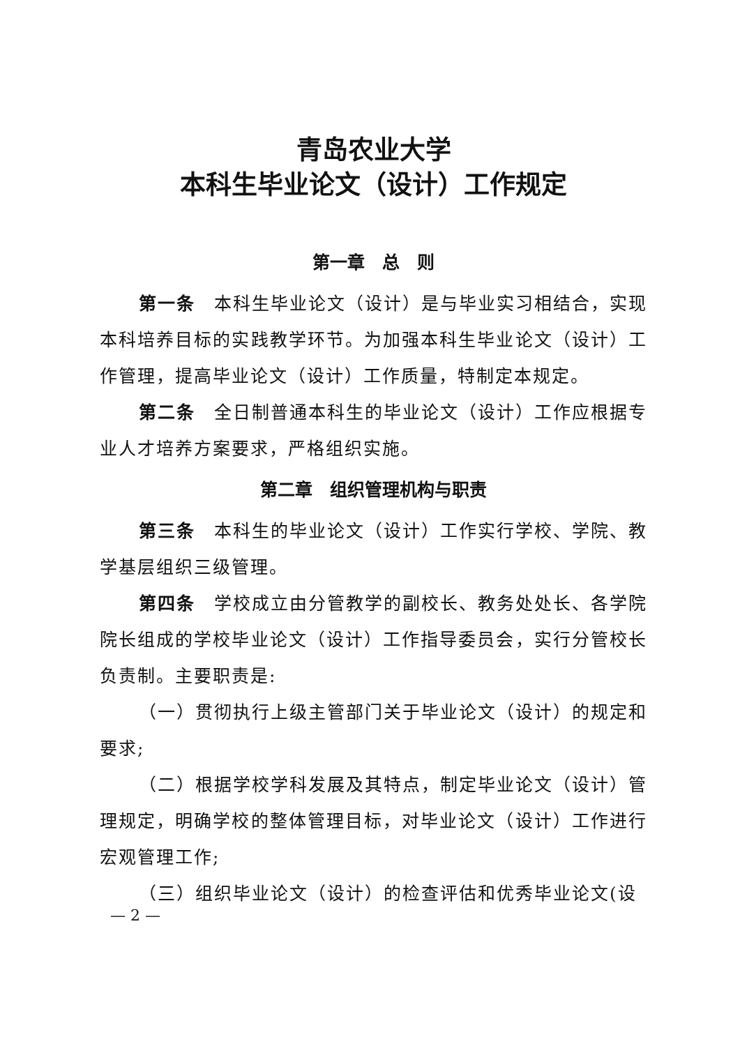青岛农业大学
本科生毕业论文（设计）工作规定
第一章　总　则
第一条　本科生毕业论文（设计）是与毕业实习相结合，实现本科培养目标的实践教学环节。为加强本科生毕业论文（设计）工作管理，提高毕业论文（设计）工作质量，特制定本规定。
第二条　全日制普通本科生的毕业论文（设计）工作应根据专业人才培养方案要求，严格组织实施。
第二章　组织管理机构与职责
第三条　本科生的毕业论文（设计）工作实行学校、学院、教学基层组织三级管理。
第四条　学校成立由分管教学的副校长、教务处处长、各学院院长组成的学校毕业论文（设计）工作指导委员会，实行分管校长负责制。主要职责是:
（一）贯彻执行上级主管部门关于毕业论文（设计）的规定和要求;
（二）根据学校学科发展及其特点，制定毕业论文（设计）管理规定，明确学校的整体管理目标，对毕业论文（设计）工作进行宏观管理工作;
（三）组织毕业论文（设计）的检查评估和优秀毕业论文(设
— 2 —